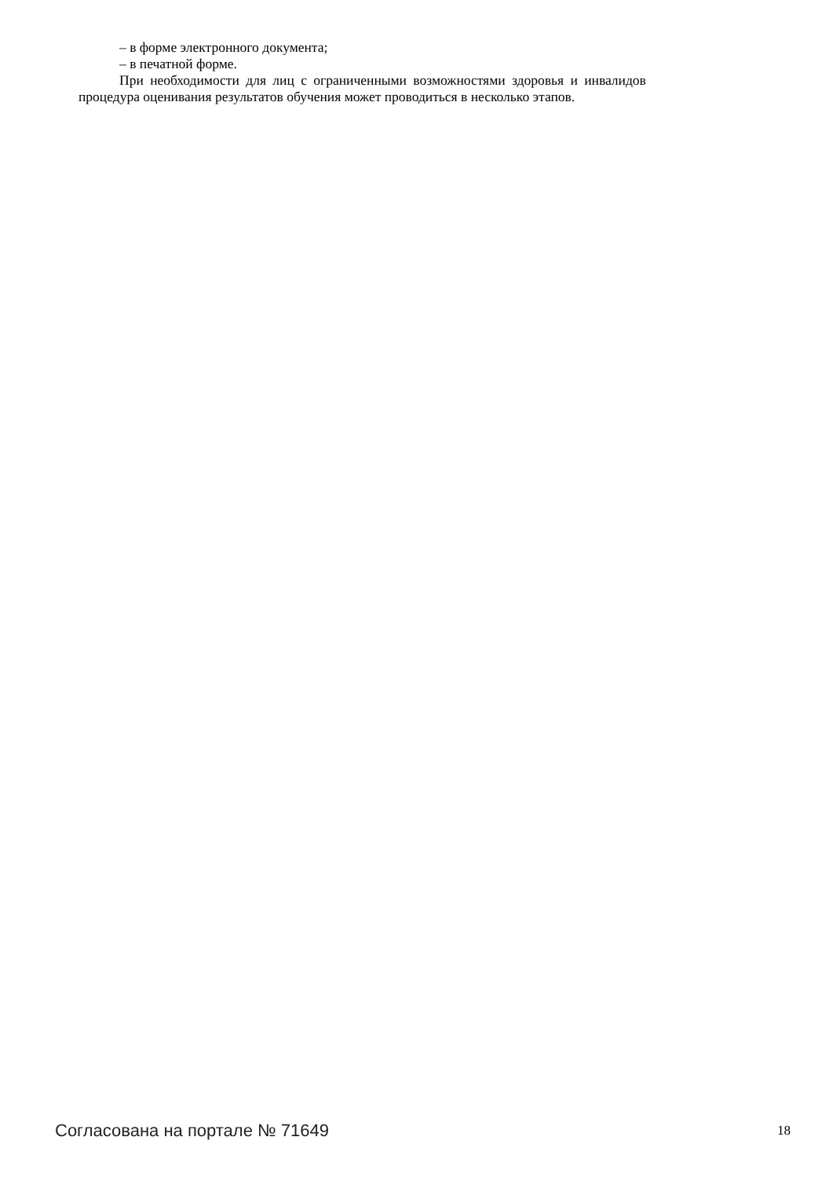– в форме электронного документа;
– в печатной форме.
При необходимости для лиц с ограниченными возможностями здоровья и инвалидов
процедура оценивания результатов обучения может проводиться в несколько этапов.
Согласована на портале № 71649 18